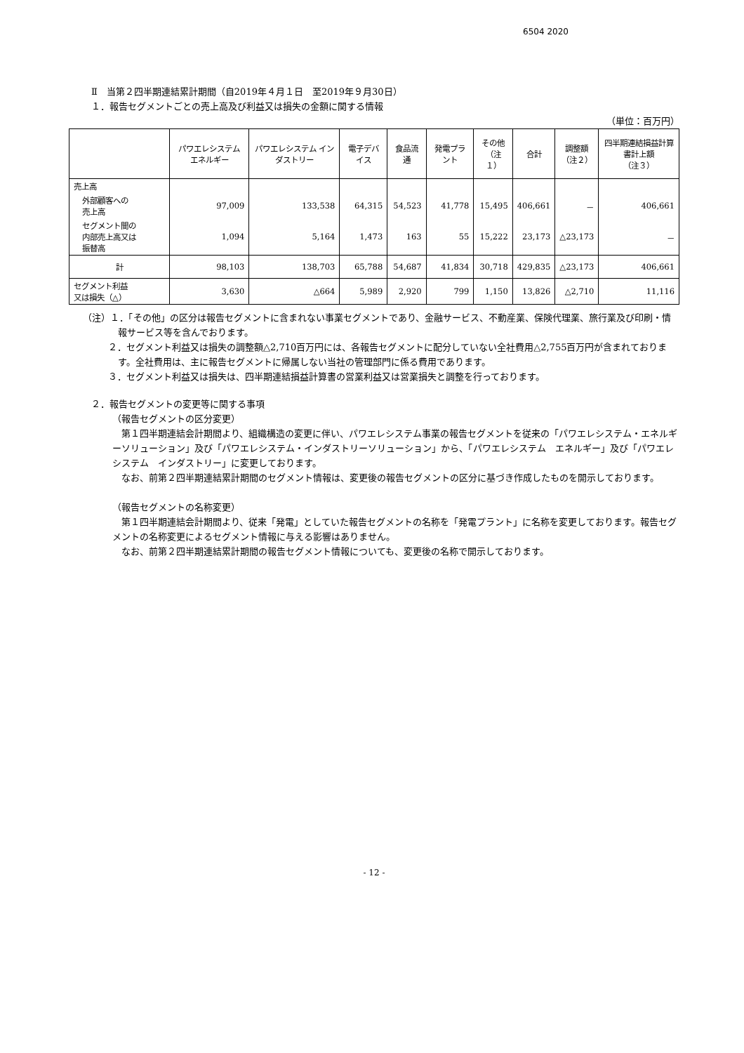6504 2020
Ⅱ　当第２四半期連結累計期間（自2019年４月１日　至2019年９月30日）
１．報告セグメントごとの売上高及び利益又は損失の金額に関する情報
（単位：百万円）
| | パワエレシステム エネルギー | パワエレシステム インダストリー | 電子デバイス | 食品流通 | 発電プラント | その他 （注１） | 合計 | 調整額 （注２） | 四半期連結損益計算書計上額 （注３） |
| --- | --- | --- | --- | --- | --- | --- | --- | --- | --- |
| 売上高 | | | | | | | | | |
| 外部顧客への 売上高 | 97,009 | 133,538 | 64,315 | 54,523 | 41,778 | 15,495 | 406,661 | － | 406,661 |
| セグメント間の 内部売上高又は 振替高 | 1,094 | 5,164 | 1,473 | 163 | 55 | 15,222 | 23,173 | △23,173 | － |
| 計 | 98,103 | 138,703 | 65,788 | 54,687 | 41,834 | 30,718 | 429,835 | △23,173 | 406,661 |
| セグメント利益 又は損失（△） | 3,630 | △664 | 5,989 | 2,920 | 799 | 1,150 | 13,826 | △2,710 | 11,116 |
（注）１．「その他」の区分は報告セグメントに含まれない事業セグメントであり、金融サービス、不動産業、保険代理業、旅行業及び印刷・情報サービス等を含んでおります。
２．セグメント利益又は損失の調整額△2,710百万円には、各報告セグメントに配分していない全社費用△2,755百万円が含まれております。全社費用は、主に報告セグメントに帰属しない当社の管理部門に係る費用であります。
３．セグメント利益又は損失は、四半期連結損益計算書の営業利益又は営業損失と調整を行っております。
２．報告セグメントの変更等に関する事項
（報告セグメントの区分変更）
　第１四半期連結会計期間より、組織構造の変更に伴い、パワエレシステム事業の報告セグメントを従来の「パワエレシステム・エネルギーソリューション」及び「パワエレシステム・インダストリーソリューション」から、「パワエレシステム　エネルギー」及び「パワエレシステム　インダストリー」に変更しております。
　なお、前第２四半期連結累計期間のセグメント情報は、変更後の報告セグメントの区分に基づき作成したものを開示しております。
（報告セグメントの名称変更）
　第１四半期連結会計期間より、従来「発電」としていた報告セグメントの名称を「発電プラント」に名称を変更しております。報告セグメントの名称変更によるセグメント情報に与える影響はありません。
　なお、前第２四半期連結累計期間の報告セグメント情報についても、変更後の名称で開示しております。
- 12 -